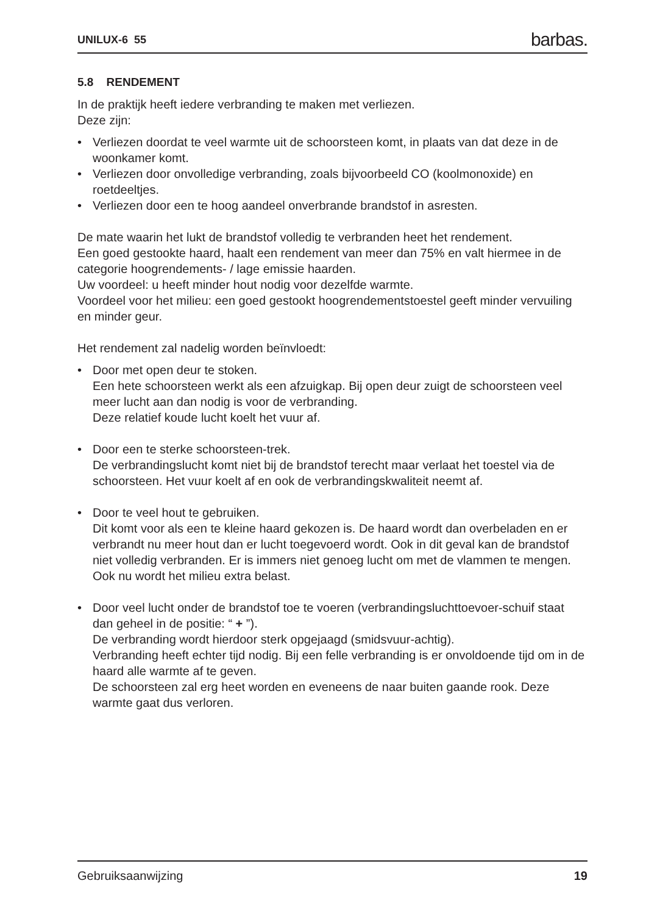UNILUX-6 55 barbas.
5.8 RENDEMENT
In de praktijk heeft iedere verbranding te maken met verliezen.
Deze zijn:
• Verliezen doordat te veel warmte uit de schoorsteen komt, in plaats van dat deze in de woonkamer komt.
• Verliezen door onvolledige verbranding, zoals bijvoorbeeld CO (koolmonoxide) en roetdeeltjes.
• Verliezen door een te hoog aandeel onverbrande brandstof in asresten.
De mate waarin het lukt de brandstof volledig te verbranden heet het rendement.
Een goed gestookte haard, haalt een rendement van meer dan 75% en valt hiermee in de categorie hoogrendements- / lage emissie haarden.
Uw voordeel: u heeft minder hout nodig voor dezelfde warmte.
Voordeel voor het milieu: een goed gestookt hoogrendementstoestel geeft minder vervuiling en minder geur.
Het rendement zal nadelig worden beïnvloedt:
• Door met open deur te stoken.
Een hete schoorsteen werkt als een afzuigkap. Bij open deur zuigt de schoorsteen veel meer lucht aan dan nodig is voor de verbranding.
Deze relatief koude lucht koelt het vuur af.
•
Door een te sterke schoorsteen-trek.
De verbrandingslucht komt niet bij de brandstof terecht maar verlaat het toestel via de schoorsteen. Het vuur koelt af en ook de verbrandingskwaliteit neemt af.
•
Door te veel hout te gebruiken.
Dit komt voor als een te kleine haard gekozen is. De haard wordt dan overbeladen en er verbrandt nu meer hout dan er lucht toegevoerd wordt. Ook in dit geval kan de brandstof niet volledig verbranden. Er is immers niet genoeg lucht om met de vlammen te mengen. Ook nu wordt het milieu extra belast.
•
Door veel lucht onder de brandstof toe te voeren (verbrandingsluchttoevoer-schuif staat dan geheel in de positie: “ + ”).
De verbranding wordt hierdoor sterk opgejaagd (smidsvuur-achtig).
Verbranding heeft echter tijd nodig. Bij een felle verbranding is er onvoldoende tijd om in de haard alle warmte af te geven.
De schoorsteen zal erg heet worden en eveneens de naar buiten gaande rook. Deze warmte gaat dus verloren.
Gebruiksaanwijzing 19